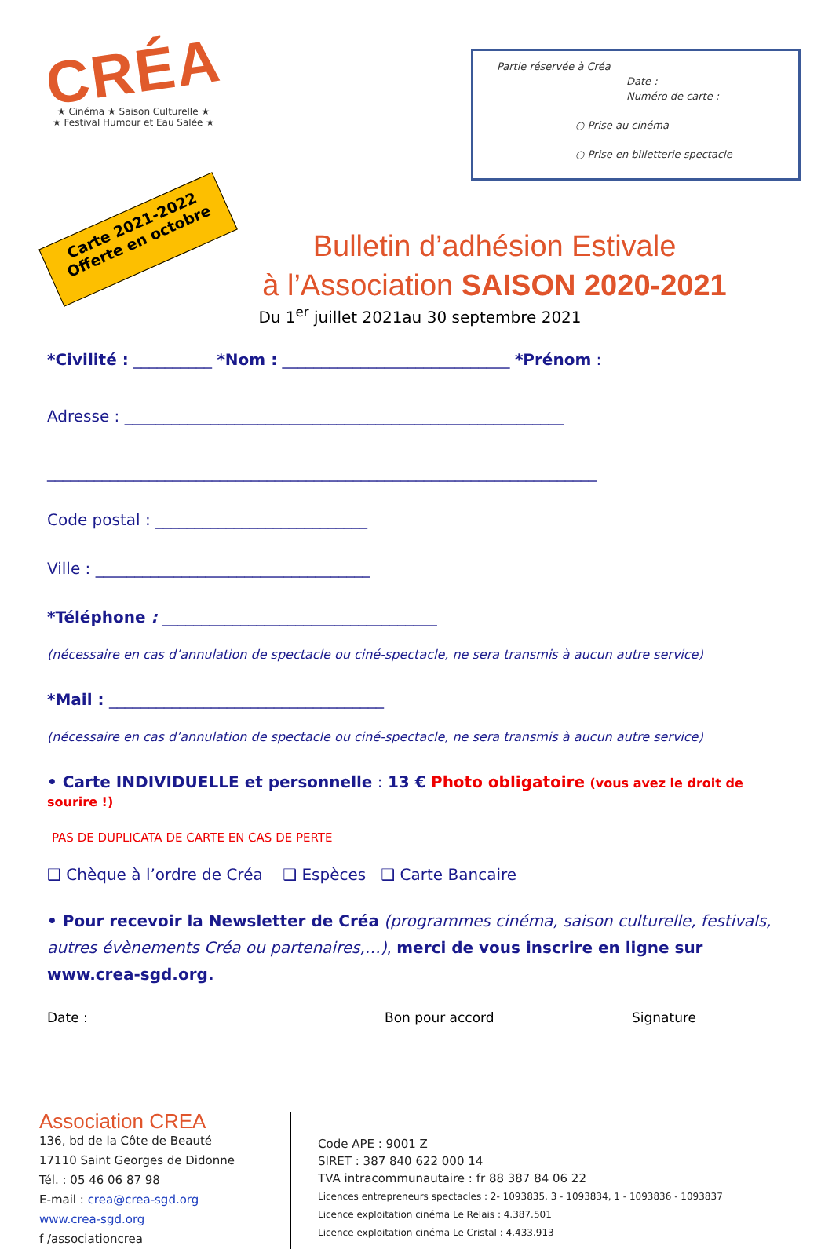CRÉA
★ Cinéma ★ Saison Culturelle ★
★ Festival Humour et Eau Salée ★
Partie réservée à Créa
Date :
Numéro de carte :
○ Prise au cinéma
○ Prise en billetterie spectacle
Carte 2021-2022
Offerte en octobre
Bulletin d’adhésion Estivale
à l’Association SAISON 2020-2021
Du 1<sup>er</sup> juillet 2021au 30 septembre 2021
*Civilité : __________ *Nom : _____________________________ *Prénom :
Adresse : ________________________________________________________
______________________________________________________________________
Code postal : ___________________________
Ville : ___________________________________
*Téléphone : ___________________________________
(nécessaire en cas d’annulation de spectacle ou ciné-spectacle, ne sera transmis à aucun autre service)
*Mail : ___________________________________
(nécessaire en cas d’annulation de spectacle ou ciné-spectacle, ne sera transmis à aucun autre service)
• Carte INDIVIDUELLE et personnelle : 13 € Photo obligatoire (vous avez le droit de sourire !)
PAS DE DUPLICATA DE CARTE EN CAS DE PERTE
❑ Chèque à l’ordre de Créa ❑ Espèces ❑ Carte Bancaire
• Pour recevoir la Newsletter de Créa (programmes cinéma, saison culturelle, festivals, autres évènements Créa ou partenaires,…), merci de vous inscrire en ligne sur www.crea-sgd.org.
Date : Bon pour accord Signature
Association CREA
136, bd de la Côte de Beauté
17110 Saint Georges de Didonne
Tél. : 05 46 06 87 98
E-mail : crea@crea-sgd.org
www.crea-sgd.org
f /associationcrea
Code APE : 9001 Z
SIRET : 387 840 622 000 14
TVA intracommunautaire : fr 88 387 84 06 22
Licences entrepreneurs spectacles : 2- 1093835, 3 - 1093834, 1 - 1093836 - 1093837
Licence exploitation cinéma Le Relais : 4.387.501
Licence exploitation cinéma Le Cristal : 4.433.913